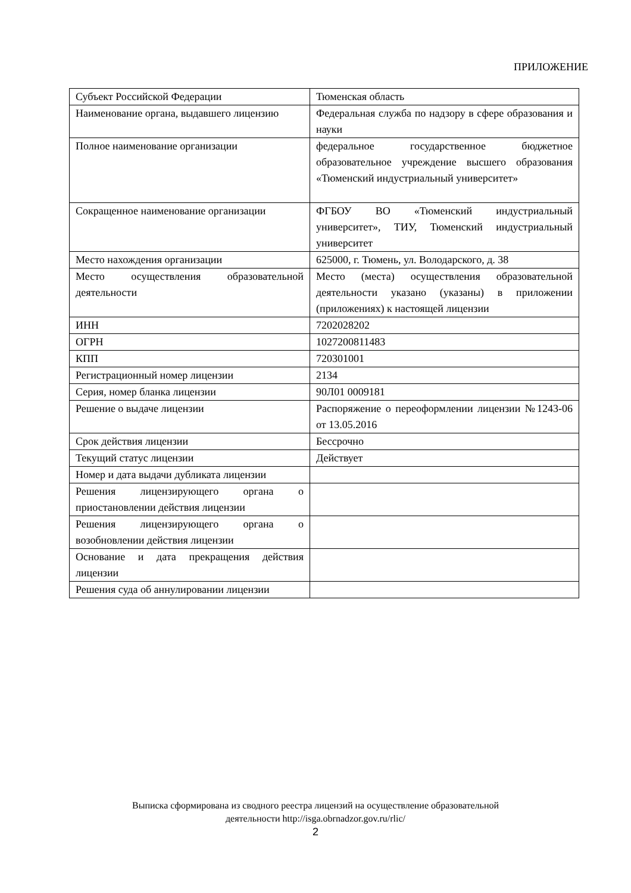ПРИЛОЖЕНИЕ
| Субъект Российской Федерации | Тюменская область |
| Наименование органа, выдавшего лицензию | Федеральная служба по надзору в сфере образования и науки |
| Полное наименование организации | федеральное государственное бюджетное образовательное учреждение высшего образования «Тюменский индустриальный университет» |
| Сокращенное наименование организации | ФГБОУ ВО «Тюменский индустриальный университет», ТИУ, Тюменский индустриальный университет |
| Место нахождения организации | 625000, г. Тюмень, ул. Володарского, д. 38 |
| Место осуществления образовательной деятельности | Место (места) осуществления образовательной деятельности указано (указаны) в приложении (приложениях) к настоящей лицензии |
| ИНН | 7202028202 |
| ОГРН | 1027200811483 |
| КПП | 720301001 |
| Регистрационный номер лицензии | 2134 |
| Серия, номер бланка лицензии | 90Л01 0009181 |
| Решение о выдаче лицензии | Распоряжение о переоформлении лицензии №1243-06 от 13.05.2016 |
| Срок действия лицензии | Бессрочно |
| Текущий статус лицензии | Действует |
| Номер и дата выдачи дубликата лицензии | |
| Решения лицензирующего органа о приостановлении действия лицензии | |
| Решения лицензирующего органа о возобновлении действия лицензии | |
| Основание и дата прекращения действия лицензии | |
| Решения суда об аннулировании лицензии | |
Выписка сформирована из сводного реестра лицензий на осуществление образовательной
деятельности http://isga.obrnadzor.gov.ru/rlic/
2